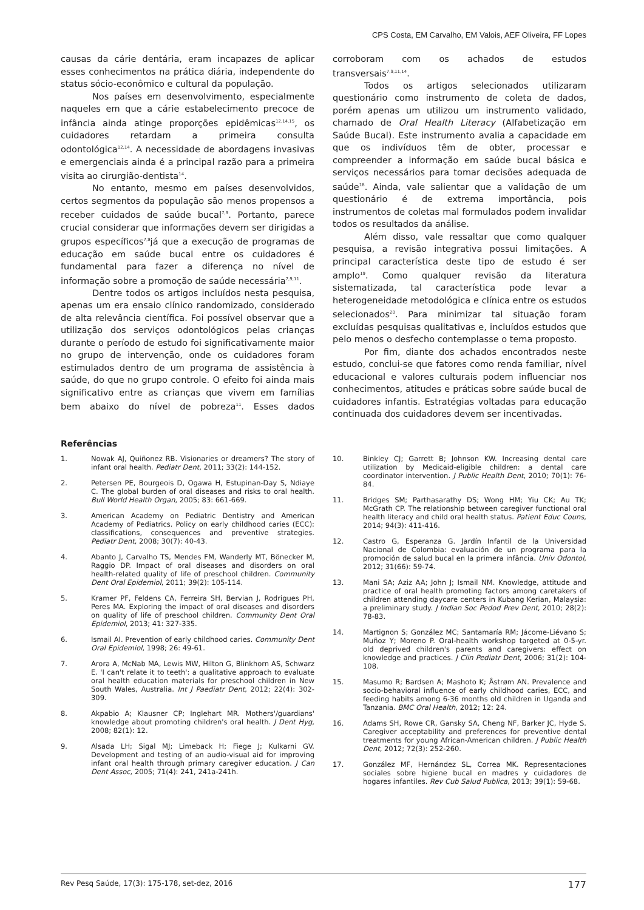CPS Costa, EM Carvalho, EM Valois, AEF Oliveira, FF Lopes
causas da cárie dentária, eram incapazes de aplicar esses conhecimentos na prática diária, independente do status sócio-econômico e cultural da população.
Nos países em desenvolvimento, especialmente naqueles em que a cárie estabelecimento precoce de infância ainda atinge proporções epidêmicas<sup>12,14,15</sup>, os cuidadores retardam a primeira consulta odontológica<sup>12,14</sup>. A necessidade de abordagens invasivas e emergenciais ainda é a principal razão para a primeira visita ao cirurgião-dentista<sup>14</sup>.
No entanto, mesmo em países desenvolvidos, certos segmentos da população são menos propensos a receber cuidados de saúde bucal<sup>7,9</sup>. Portanto, parece crucial considerar que informações devem ser dirigidas a grupos específicos<sup>7,9</sup>já que a execução de programas de educação em saúde bucal entre os cuidadores é fundamental para fazer a diferença no nível de informação sobre a promoção de saúde necessária<sup>7,9,11</sup>.
Dentre todos os artigos incluídos nesta pesquisa, apenas um era ensaio clínico randomizado, considerado de alta relevância científica. Foi possível observar que a utilização dos serviços odontológicos pelas crianças durante o período de estudo foi significativamente maior no grupo de intervenção, onde os cuidadores foram estimulados dentro de um programa de assistência à saúde, do que no grupo controle. O efeito foi ainda mais significativo entre as crianças que vivem em famílias bem abaixo do nível de pobreza<sup>11</sup>. Esses dados corroboram com os achados de estudos transversais<sup>7,9,11,14</sup>.
Todos os artigos selecionados utilizaram questionário como instrumento de coleta de dados, porém apenas um utilizou um instrumento validado, chamado de Oral Health Literacy (Alfabetização em Saúde Bucal). Este instrumento avalia a capacidade em que os indivíduos têm de obter, processar e compreender a informação em saúde bucal básica e serviços necessários para tomar decisões adequada de saúde<sup>18</sup>. Ainda, vale salientar que a validação de um questionário é de extrema importância, pois instrumentos de coletas mal formulados podem invalidar todos os resultados da análise.
Além disso, vale ressaltar que como qualquer pesquisa, a revisão integrativa possui limitações. A principal característica deste tipo de estudo é ser amplo<sup>19</sup>. Como qualquer revisão da literatura sistematizada, tal característica pode levar a heterogeneidade metodológica e clínica entre os estudos selecionados<sup>20</sup>. Para minimizar tal situação foram excluídas pesquisas qualitativas e, incluídos estudos que pelo menos o desfecho contemplasse o tema proposto.
Por fim, diante dos achados encontrados neste estudo, conclui-se que fatores como renda familiar, nível educacional e valores culturais podem influenciar nos conhecimentos, atitudes e práticas sobre saúde bucal de cuidadores infantis. Estratégias voltadas para educação continuada dos cuidadores devem ser incentivadas.
Referências
1. Nowak AJ, Quiñonez RB. Visionaries or dreamers? The story of infant oral health. Pediatr Dent, 2011; 33(2): 144-152.
2. Petersen PE, Bourgeois D, Ogawa H, Estupinan-Day S, Ndiaye C. The global burden of oral diseases and risks to oral health. Bull World Health Organ, 2005; 83: 661-669.
3. American Academy on Pediatric Dentistry and American Academy of Pediatrics. Policy on early childhood caries (ECC): classifications, consequences and preventive strategies. Pediatr Dent, 2008; 30(7): 40-43.
4. Abanto J, Carvalho TS, Mendes FM, Wanderly MT, Bönecker M, Raggio DP. Impact of oral diseases and disorders on oral health-related quality of life of preschool children. Community Dent Oral Epidemiol, 2011; 39(2): 105-114.
5. Kramer PF, Feldens CA, Ferreira SH, Bervian J, Rodrigues PH, Peres MA. Exploring the impact of oral diseases and disorders on quality of life of preschool children. Community Dent Oral Epidemiol, 2013; 41: 327-335.
6. Ismail AI. Prevention of early childhood caries. Community Dent Oral Epidemiol, 1998; 26: 49-61.
7. Arora A, McNab MA, Lewis MW, Hilton G, Blinkhorn AS, Schwarz E. 'I can't relate it to teeth': a qualitative approach to evaluate oral health education materials for preschool children in New South Wales, Australia. Int J Paediatr Dent, 2012; 22(4): 302-309.
8. Akpabio A; Klausner CP; Inglehart MR. Mothers'/guardians' knowledge about promoting children's oral health. J Dent Hyg, 2008; 82(1): 12.
9. Alsada LH; Sigal MJ; Limeback H; Fiege J; Kulkarni GV. Development and testing of an audio-visual aid for improving infant oral health through primary caregiver education. J Can Dent Assoc, 2005; 71(4): 241, 241a-241h.
10. Binkley CJ; Garrett B; Johnson KW. Increasing dental care utilization by Medicaid-eligible children: a dental care coordinator intervention. J Public Health Dent, 2010; 70(1): 76-84.
11. Bridges SM; Parthasarathy DS; Wong HM; Yiu CK; Au TK; McGrath CP. The relationship between caregiver functional oral health literacy and child oral health status. Patient Educ Couns, 2014; 94(3): 411-416.
12. Castro G, Esperanza G. Jardín Infantil de la Universidad Nacional de Colombia: evaluación de un programa para la promoción de salud bucal en la primera infância. Univ Odontol, 2012; 31(66): 59-74.
13. Mani SA; Aziz AA; John J; Ismail NM. Knowledge, attitude and practice of oral health promoting factors among caretakers of children attending daycare centers in Kubang Kerian, Malaysia: a preliminary study. J Indian Soc Pedod Prev Dent, 2010; 28(2): 78-83.
14. Martignon S; González MC; Santamaría RM; Jácome-Liévano S; Muñoz Y; Moreno P. Oral-health workshop targeted at 0-5-yr. old deprived children's parents and caregivers: effect on knowledge and practices. J Clin Pediatr Dent, 2006; 31(2): 104-108.
15. Masumo R; Bardsen A; Mashoto K; Åstrøm AN. Prevalence and socio-behavioral influence of early childhood caries, ECC, and feeding habits among 6-36 months old children in Uganda and Tanzania. BMC Oral Health, 2012; 12: 24.
16. Adams SH, Rowe CR, Gansky SA, Cheng NF, Barker JC, Hyde S. Caregiver acceptability and preferences for preventive dental treatments for young African-American children. J Public Health Dent, 2012; 72(3): 252-260.
17. González MF, Hernández SL, Correa MK. Representaciones sociales sobre higiene bucal en madres y cuidadores de hogares infantiles. Rev Cub Salud Publica, 2013; 39(1): 59-68.
Rev Pesq Saúde, 17(3): 175-178, set-dez, 2016 177